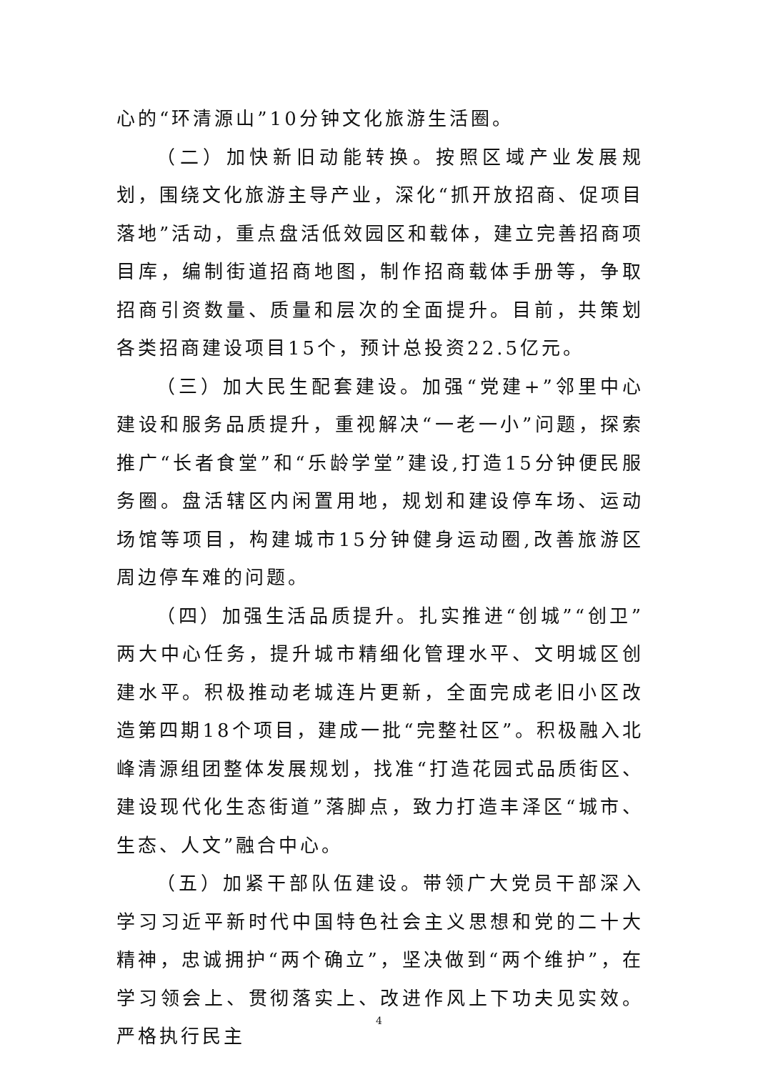心的“环清源山”10分钟文化旅游生活圈。
（二）加快新旧动能转换。按照区域产业发展规划，围绕文化旅游主导产业，深化“抓开放招商、促项目落地”活动，重点盘活低效园区和载体，建立完善招商项目库，编制街道招商地图，制作招商载体手册等，争取招商引资数量、质量和层次的全面提升。目前，共策划各类招商建设项目15个，预计总投资22.5亿元。
（三）加大民生配套建设。加强“党建+”邻里中心建设和服务品质提升，重视解决“一老一小”问题，探索推广“长者食堂”和“乐龄学堂”建设,打造15分钟便民服务圈。盘活辖区内闲置用地，规划和建设停车场、运动场馆等项目，构建城市15分钟健身运动圈,改善旅游区周边停车难的问题。
（四）加强生活品质提升。扎实推进“创城”“创卫”两大中心任务，提升城市精细化管理水平、文明城区创建水平。积极推动老城连片更新，全面完成老旧小区改造第四期18个项目，建成一批“完整社区”。积极融入北峰清源组团整体发展规划，找准“打造花园式品质街区、建设现代化生态街道”落脚点，致力打造丰泽区“城市、生态、人文”融合中心。
（五）加紧干部队伍建设。带领广大党员干部深入学习习近平新时代中国特色社会主义思想和党的二十大精神，忠诚拥护“两个确立”，坚决做到“两个维护”，在学习领会上、贯彻落实上、改进作风上下功夫见实效。严格执行民主
4